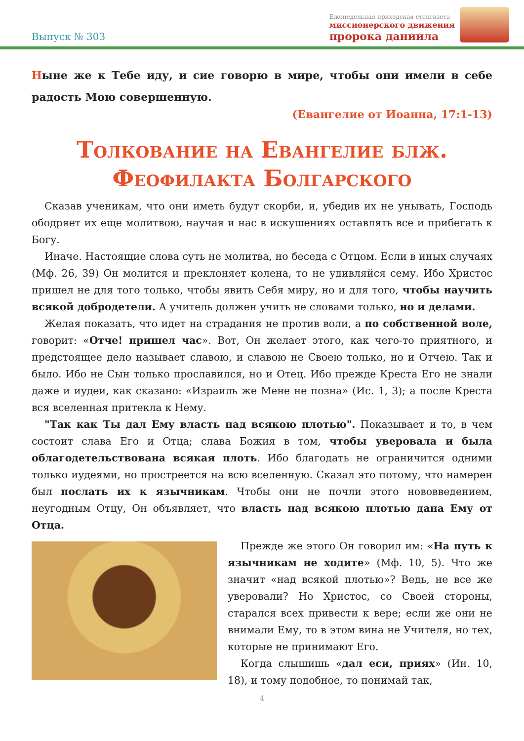Выпуск № 303
Еженедельная приходская стенгазета
миссионерского движения
пророка даниила
Ныне же к Тебе иду, и сие говорю в мире, чтобы они имели в себе радость Мою совершенную.
(Евангелие от Иоанна, 17:1-13)
Толкование на Евангелие блж. Феофилакта Болгарского
Сказав ученикам, что они иметь будут скорби, и, убедив их не унывать, Господь ободряет их еще молитвою, научая и нас в искушениях оставлять все и прибегать к Богу.
Иначе. Настоящие слова суть не молитва, но беседа с Отцом. Если в иных случаях (Мф. 26, 39) Он молится и преклоняет колена, то не удивляйся сему. Ибо Христос пришел не для того только, чтобы явить Себя миру, но и для того, чтобы научить всякой добродетели. А учитель должен учить не словами только, но и делами.
Желая показать, что идет на страдания не против воли, а по собственной воле, говорит: «Отче! пришел час». Вот, Он желает этого, как чего-то приятного, и предстоящее дело называет славою, и славою не Своею только, но и Отчею. Так и было. Ибо не Сын только прославился, но и Отец. Ибо прежде Креста Его не знали даже и иудеи, как сказано: «Израиль же Мене не позна» (Ис. 1, 3); а после Креста вся вселенная притекла к Нему.
"Так как Ты дал Ему власть над всякою плотью". Показывает и то, в чем состоит слава Его и Отца; слава Божия в том, чтобы уверовала и была облагодетельствована всякая плоть. Ибо благодать не ограничится одними только иудеями, но простреется на всю вселенную. Сказал это потому, что намерен был послать их к язычникам. Чтобы они не почли этого нововведением, неугодным Отцу, Он объявляет, что власть над всякою плотью дана Ему от Отца.
Прежде же этого Он говорил им: «На путь к язычникам не ходите» (Мф. 10, 5). Что же значит «над всякой плотью»? Ведь, не все же уверовали? Но Христос, со Своей стороны, старался всех привести к вере; если же они не внимали Ему, то в этом вина не Учителя, но тех, которые не принимают Его.
Когда слышишь «дал еси, приях» (Ин. 10, 18), и тому подобное, то понимай так,
4